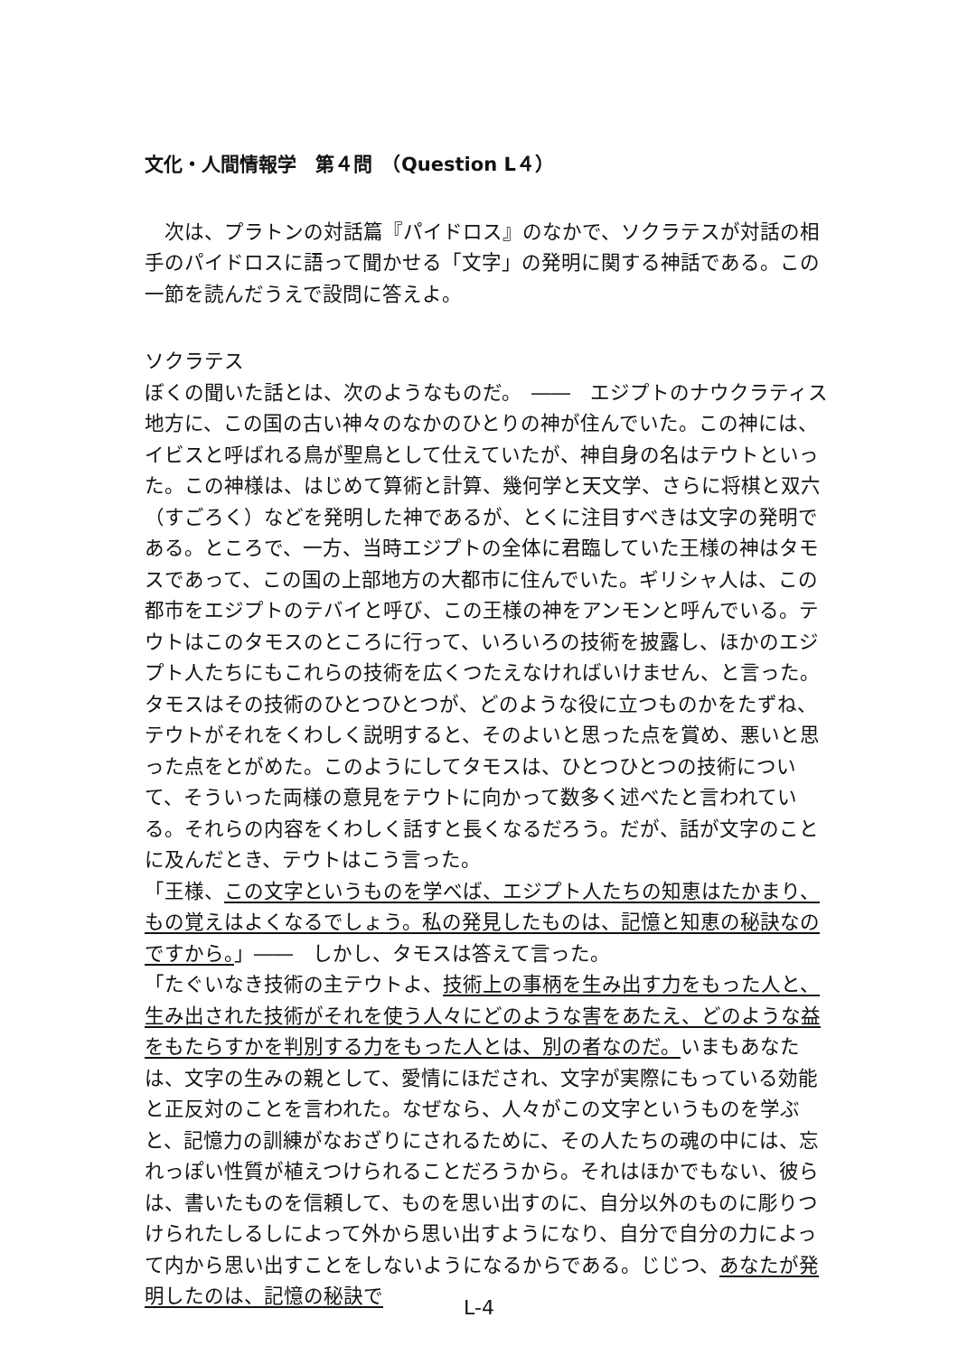文化・人間情報学　第４問　（Question L４）
次は、プラトンの対話篇『パイドロス』のなかで、ソクラテスが対話の相手のパイドロスに語って聞かせる「文字」の発明に関する神話である。この一節を読んだうえで設問に答えよ。
ソクラテス
ぼくの聞いた話とは、次のようなものだ。　――　エジプトのナウクラティス地方に、この国の古い神々のなかのひとりの神が住んでいた。この神には、イビスと呼ばれる鳥が聖鳥として仕えていたが、神自身の名はテウトといった。この神様は、はじめて算術と計算、幾何学と天文学、さらに将棋と双六（すごろく）などを発明した神であるが、とくに注目すべきは文字の発明である。ところで、一方、当時エジプトの全体に君臨していた王様の神はタモスであって、この国の上部地方の大都市に住んでいた。ギリシャ人は、この都市をエジプトのテバイと呼び、この王様の神をアンモンと呼んでいる。テウトはこのタモスのところに行って、いろいろの技術を披露し、ほかのエジプト人たちにもこれらの技術を広くつたえなければいけません、と言った。タモスはその技術のひとつひとつが、どのような役に立つものかをたずね、テウトがそれをくわしく説明すると、そのよいと思った点を賞め、悪いと思った点をとがめた。このようにしてタモスは、ひとつひとつの技術について、そういった両様の意見をテウトに向かって数多く述べたと言われている。それらの内容をくわしく話すと長くなるだろう。だが、話が文字のことに及んだとき、テウトはこう言った。
「王様、この文字というものを学べば、エジプト人たちの知恵はたかまり、もの覚えはよくなるでしょう。私の発見したものは、記憶と知恵の秘訣なのですから。」――　しかし、タモスは答えて言った。
「たぐいなき技術の主テウトよ、技術上の事柄を生み出す力をもった人と、生み出された技術がそれを使う人々にどのような害をあたえ、どのような益をもたらすかを判別する力をもった人とは、別の者なのだ。いまもあなたは、文字の生みの親として、愛情にほだされ、文字が実際にもっている効能と正反対のことを言われた。なぜなら、人々がこの文字というものを学ぶと、記憶力の訓練がなおざりにされるために、その人たちの魂の中には、忘れっぽい性質が植えつけられることだろうから。それはほかでもない、彼らは、書いたものを信頼して、ものを思い出すのに、自分以外のものに彫りつけられたしるしによって外から思い出すようになり、自分で自分の力によって内から思い出すことをしないようになるからである。じじつ、あなたが発明したのは、記憶の秘訣で
L-4